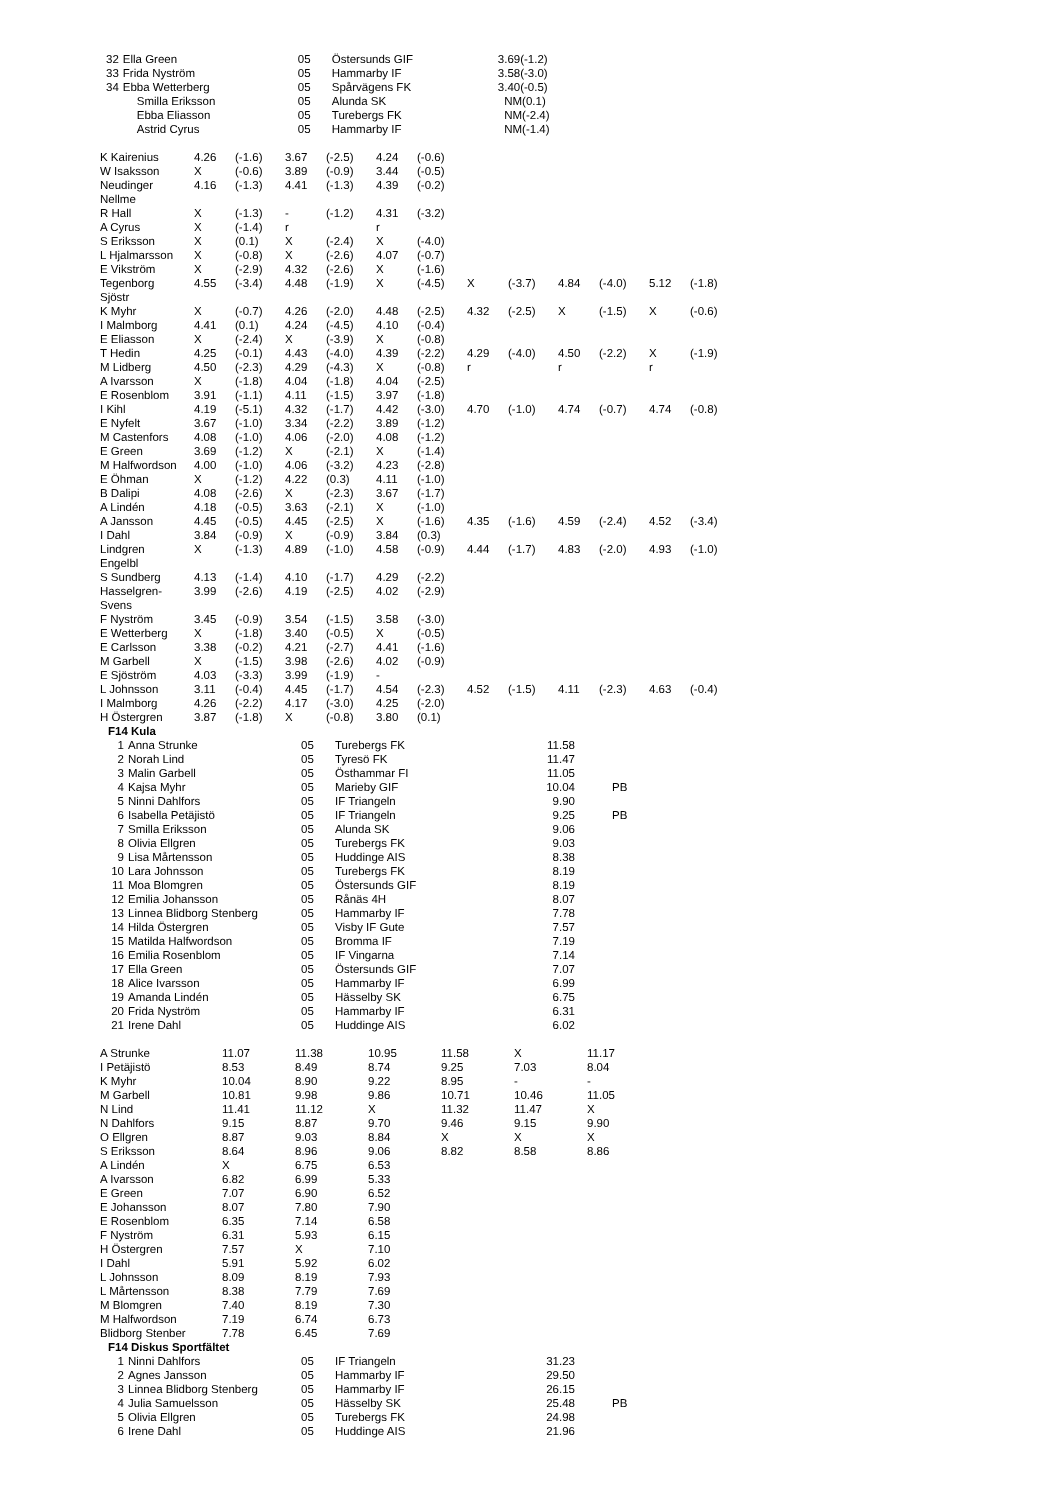| 32 | Ella Green | 05 | Östersunds GIF | 3.69(-1.2) |
| 33 | Frida Nyström | 05 | Hammarby IF | 3.58(-3.0) |
| 34 | Ebba Wetterberg | 05 | Spårvägens FK | 3.40(-0.5) |
| | Smilla Eriksson | 05 | Alunda SK | NM(0.1) |
| | Ebba Eliasson | 05 | Turebergs FK | NM(-2.4) |
| | Astrid Cyrus | 05 | Hammarby IF | NM(-1.4) |
| K Kairenius | 4.26 | (-1.6) | 3.67 | (-2.5) | 4.24 | (-0.6) | | | | | | |
| W Isaksson | X | (-0.6) | 3.89 | (-0.9) | 3.44 | (-0.5) | | | | | | |
| Neudinger Nellme | 4.16 | (-1.3) | 4.41 | (-1.3) | 4.39 | (-0.2) | | | | | | |
| R Hall | X | (-1.3) | - | (-1.2) | 4.31 | (-3.2) | | | | | | |
| A Cyrus | X | (-1.4) | r | | r | | | | | | | |
| S Eriksson | X | (0.1) | X | (-2.4) | X | (-4.0) | | | | | | |
| L Hjalmarsson | X | (-0.8) | X | (-2.6) | 4.07 | (-0.7) | | | | | | |
| E Vikström | X | (-2.9) | 4.32 | (-2.6) | X | (-1.6) | | | | | | |
| Tegenborg Sjöstr | 4.55 | (-3.4) | 4.48 | (-1.9) | X | (-4.5) | X | (-3.7) | 4.84 | (-4.0) | 5.12 | (-1.8) |
| K Myhr | X | (-0.7) | 4.26 | (-2.0) | 4.48 | (-2.5) | 4.32 | (-2.5) | X | (-1.5) | X | (-0.6) |
| I Malmborg | 4.41 | (0.1) | 4.24 | (-4.5) | 4.10 | (-0.4) | | | | | | |
| E Eliasson | X | (-2.4) | X | (-3.9) | X | (-0.8) | | | | | | |
| T Hedin | 4.25 | (-0.1) | 4.43 | (-4.0) | 4.39 | (-2.2) | 4.29 | (-4.0) | 4.50 | (-2.2) | X | (-1.9) |
| M Lidberg | 4.50 | (-2.3) | 4.29 | (-4.3) | X | (-0.8) | r | | r | | r | |
| A Ivarsson | X | (-1.8) | 4.04 | (-1.8) | 4.04 | (-2.5) | | | | | | |
| E Rosenblom | 3.91 | (-1.1) | 4.11 | (-1.5) | 3.97 | (-1.8) | | | | | | |
| I Kihl | 4.19 | (-5.1) | 4.32 | (-1.7) | 4.42 | (-3.0) | 4.70 | (-1.0) | 4.74 | (-0.7) | 4.74 | (-0.8) |
| E Nyfelt | 3.67 | (-1.0) | 3.34 | (-2.2) | 3.89 | (-1.2) | | | | | | |
| M Castenfors | 4.08 | (-1.0) | 4.06 | (-2.0) | 4.08 | (-1.2) | | | | | | |
| E Green | 3.69 | (-1.2) | X | (-2.1) | X | (-1.4) | | | | | | |
| M Halfwordson | 4.00 | (-1.0) | 4.06 | (-3.2) | 4.23 | (-2.8) | | | | | | |
| E Öhman | X | (-1.2) | 4.22 | (0.3) | 4.11 | (-1.0) | | | | | | |
| B Dalipi | 4.08 | (-2.6) | X | (-2.3) | 3.67 | (-1.7) | | | | | | |
| A Lindén | 4.18 | (-0.5) | 3.63 | (-2.1) | X | (-1.0) | | | | | | |
| A Jansson | 4.45 | (-0.5) | 4.45 | (-2.5) | X | (-1.6) | 4.35 | (-1.6) | 4.59 | (-2.4) | 4.52 | (-3.4) |
| I Dahl | 3.84 | (-0.9) | X | (-0.9) | 3.84 | (0.3) | | | | | | |
| Lindgren Engelbl | X | (-1.3) | 4.89 | (-1.0) | 4.58 | (-0.9) | 4.44 | (-1.7) | 4.83 | (-2.0) | 4.93 | (-1.0) |
| S Sundberg | 4.13 | (-1.4) | 4.10 | (-1.7) | 4.29 | (-2.2) | | | | | | |
| Hasselgren- Svens | 3.99 | (-2.6) | 4.19 | (-2.5) | 4.02 | (-2.9) | | | | | | |
| F Nyström | 3.45 | (-0.9) | 3.54 | (-1.5) | 3.58 | (-3.0) | | | | | | |
| E Wetterberg | X | (-1.8) | 3.40 | (-0.5) | X | (-0.5) | | | | | | |
| E Carlsson | 3.38 | (-0.2) | 4.21 | (-2.7) | 4.41 | (-1.6) | | | | | | |
| M Garbell | X | (-1.5) | 3.98 | (-2.6) | 4.02 | (-0.9) | | | | | | |
| E Sjöström | 4.03 | (-3.3) | 3.99 | (-1.9) | - | | | | | | | |
| L Johnsson | 3.11 | (-0.4) | 4.45 | (-1.7) | 4.54 | (-2.3) | 4.52 | (-1.5) | 4.11 | (-2.3) | 4.63 | (-0.4) |
| I Malmborg | 4.26 | (-2.2) | 4.17 | (-3.0) | 4.25 | (-2.0) | | | | | | |
| H Östergren | 3.87 | (-1.8) | X | (-0.8) | 3.80 | (0.1) | | | | | | |
F14 Kula
| 1 | Anna Strunke | 05 | Turebergs FK | 11.58 | |
| 2 | Norah Lind | 05 | Tyresö FK | 11.47 | |
| 3 | Malin Garbell | 05 | Östhammar FI | 11.05 | |
| 4 | Kajsa Myhr | 05 | Marieby GIF | 10.04 | PB |
| 5 | Ninni Dahlfors | 05 | IF Triangeln | 9.90 | |
| 6 | Isabella Petäjistö | 05 | IF Triangeln | 9.25 | PB |
| 7 | Smilla Eriksson | 05 | Alunda SK | 9.06 | |
| 8 | Olivia Ellgren | 05 | Turebergs FK | 9.03 | |
| 9 | Lisa Mårtensson | 05 | Huddinge AIS | 8.38 | |
| 10 | Lara Johnsson | 05 | Turebergs FK | 8.19 | |
| 11 | Moa Blomgren | 05 | Östersunds GIF | 8.19 | |
| 12 | Emilia Johansson | 05 | Rånäs 4H | 8.07 | |
| 13 | Linnea Blidborg Stenberg | 05 | Hammarby IF | 7.78 | |
| 14 | Hilda Östergren | 05 | Visby IF Gute | 7.57 | |
| 15 | Matilda Halfwordson | 05 | Bromma IF | 7.19 | |
| 16 | Emilia Rosenblom | 05 | IF Vingarna | 7.14 | |
| 17 | Ella Green | 05 | Östersunds GIF | 7.07 | |
| 18 | Alice Ivarsson | 05 | Hammarby IF | 6.99 | |
| 19 | Amanda Lindén | 05 | Hässelby SK | 6.75 | |
| 20 | Frida Nyström | 05 | Hammarby IF | 6.31 | |
| 21 | Irene Dahl | 05 | Huddinge AIS | 6.02 | |
| A Strunke | 11.07 | 11.38 | 10.95 | 11.58 | X | 11.17 |
| I Petäjistö | 8.53 | 8.49 | 8.74 | 9.25 | 7.03 | 8.04 |
| K Myhr | 10.04 | 8.90 | 9.22 | 8.95 | - | - |
| M Garbell | 10.81 | 9.98 | 9.86 | 10.71 | 10.46 | 11.05 |
| N Lind | 11.41 | 11.12 | X | 11.32 | 11.47 | X |
| N Dahlfors | 9.15 | 8.87 | 9.70 | 9.46 | 9.15 | 9.90 |
| O Ellgren | 8.87 | 9.03 | 8.84 | X | X | X |
| S Eriksson | 8.64 | 8.96 | 9.06 | 8.82 | 8.58 | 8.86 |
| A Lindén | X | 6.75 | 6.53 | | | |
| A Ivarsson | 6.82 | 6.99 | 5.33 | | | |
| E Green | 7.07 | 6.90 | 6.52 | | | |
| E Johansson | 8.07 | 7.80 | 7.90 | | | |
| E Rosenblom | 6.35 | 7.14 | 6.58 | | | |
| F Nyström | 6.31 | 5.93 | 6.15 | | | |
| H Östergren | 7.57 | X | 7.10 | | | |
| I Dahl | 5.91 | 5.92 | 6.02 | | | |
| L Johnsson | 8.09 | 8.19 | 7.93 | | | |
| L Mårtensson | 8.38 | 7.79 | 7.69 | | | |
| M Blomgren | 7.40 | 8.19 | 7.30 | | | |
| M Halfwordson | 7.19 | 6.74 | 6.73 | | | |
| Blidborg Stenber | 7.78 | 6.45 | 7.69 | | | |
F14 Diskus Sportfältet
| 1 | Ninni Dahlfors | 05 | IF Triangeln | 31.23 | |
| 2 | Agnes Jansson | 05 | Hammarby IF | 29.50 | |
| 3 | Linnea Blidborg Stenberg | 05 | Hammarby IF | 26.15 | |
| 4 | Julia Samuelsson | 05 | Hässelby SK | 25.48 | PB |
| 5 | Olivia Ellgren | 05 | Turebergs FK | 24.98 | |
| 6 | Irene Dahl | 05 | Huddinge AIS | 21.96 | |